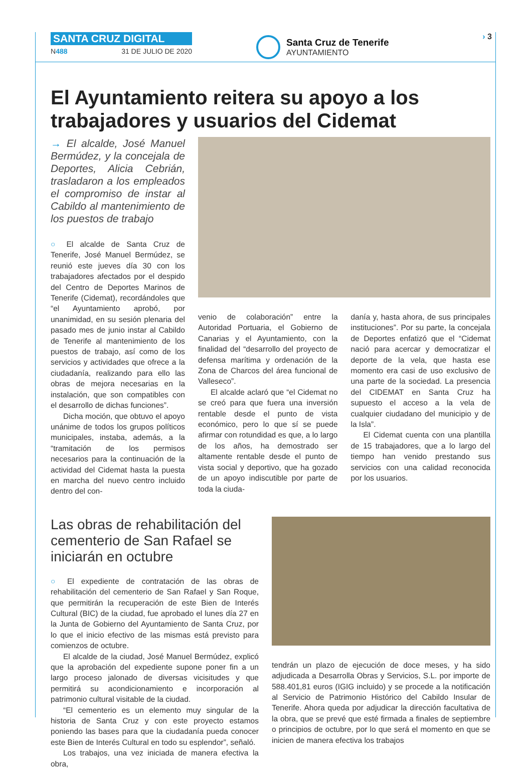SANTA CRUZ DIGITAL
N488 31 DE JULIO DE 2020
Santa Cruz de Tenerife
AYUNTAMIENTO
› 3
El Ayuntamiento reitera su apoyo a los trabajadores y usuarios del Cidemat
→ El alcalde, José Manuel Bermúdez, y la concejala de Deportes, Alicia Cebrián, trasladaron a los empleados el compromiso de instar al Cabildo al mantenimiento de los puestos de trabajo
○ El alcalde de Santa Cruz de Tenerife, José Manuel Bermúdez, se reunió este jueves día 30 con los trabajadores afectados por el despido del Centro de Deportes Marinos de Tenerife (Cidemat), recordándoles que “el Ayuntamiento aprobó, por unanimidad, en su sesión plenaria del pasado mes de junio instar al Cabildo de Tenerife al mantenimiento de los puestos de trabajo, así como de los servicios y actividades que ofrece a la ciudadanía, realizando para ello las obras de mejora necesarias en la instalación, que son compatibles con el desarrollo de dichas funciones”.
Dicha moción, que obtuvo el apoyo unánime de todos los grupos políticos municipales, instaba, además, a la “tramitación de los permisos necesarios para la continuación de la actividad del Cidemat hasta la puesta en marcha del nuevo centro incluido dentro del con-
venio de colaboración” entre la Autoridad Portuaria, el Gobierno de Canarias y el Ayuntamiento, con la finalidad del “desarrollo del proyecto de defensa marítima y ordenación de la Zona de Charcos del área funcional de Valleseco”.
El alcalde aclaró que “el Cidemat no se creó para que fuera una inversión rentable desde el punto de vista económico, pero lo que sí se puede afirmar con rotundidad es que, a lo largo de los años, ha demostrado ser altamente rentable desde el punto de vista social y deportivo, que ha gozado de un apoyo indiscutible por parte de toda la ciuda-
danía y, hasta ahora, de sus principales instituciones”. Por su parte, la concejala de Deportes enfatizó que el “Cidemat nació para acercar y democratizar el deporte de la vela, que hasta ese momento era casi de uso exclusivo de una parte de la sociedad. La presencia del CIDEMAT en Santa Cruz ha supuesto el acceso a la vela de cualquier ciudadano del municipio y de la Isla”.
El Cidemat cuenta con una plantilla de 15 trabajadores, que a lo largo del tiempo han venido prestando sus servicios con una calidad reconocida por los usuarios.
Las obras de rehabilitación del cementerio de San Rafael se iniciarán en octubre
○ El expediente de contratación de las obras de rehabilitación del cementerio de San Rafael y San Roque, que permitirán la recuperación de este Bien de Interés Cultural (BIC) de la ciudad, fue aprobado el lunes día 27 en la Junta de Gobierno del Ayuntamiento de Santa Cruz, por lo que el inicio efectivo de las mismas está previsto para comienzos de octubre.
El alcalde de la ciudad, José Manuel Bermúdez, explicó que la aprobación del expediente supone poner fin a un largo proceso jalonado de diversas vicisitudes y que permitirá su acondicionamiento e incorporación al patrimonio cultural visitable de la ciudad.
“El cementerio es un elemento muy singular de la historia de Santa Cruz y con este proyecto estamos poniendo las bases para que la ciudadanía pueda conocer este Bien de Interés Cultural en todo su esplendor”, señaló.
Los trabajos, una vez iniciada de manera efectiva la obra,
tendrán un plazo de ejecución de doce meses, y ha sido adjudicada a Desarrolla Obras y Servicios, S.L. por importe de 588.401,81 euros (IGIG incluido) y se procede a la notificación al Servicio de Patrimonio Histórico del Cabildo Insular de Tenerife. Ahora queda por adjudicar la dirección facultativa de la obra, que se prevé que esté firmada a finales de septiembre o principios de octubre, por lo que será el momento en que se inicien de manera efectiva los trabajos